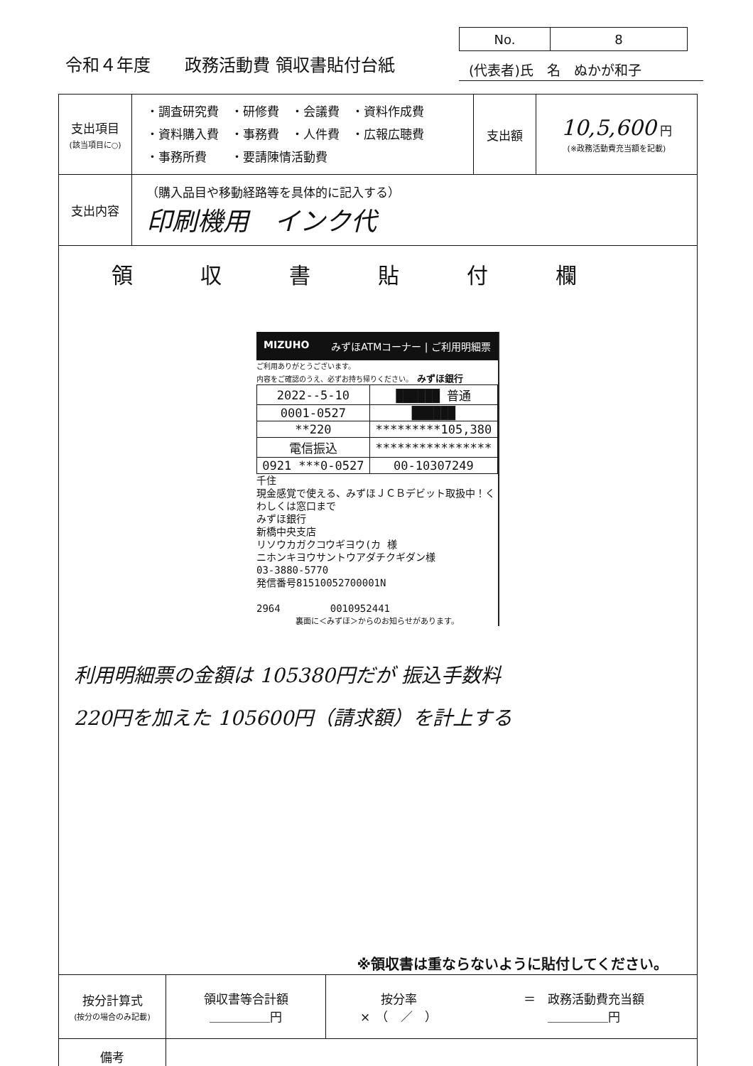令和４年度　　政務活動費 領収書貼付台紙
| No. | 8 |
(代表者)氏　名　ぬかが和子
| 支出項目 (該当項目に○) | ・調査研究費 ・研修費 ・会議費 ・資料作成費 ・資料購入費 ・事務費 ・人件費 ・広報広聴費 ・事務所費 ・要請陳情活動費 | 支出額 | 10,5,600 円 (※政務活動費充当額を記載) |
| 支出内容 | （購入品目や移動経路等を具体的に記入する） 印刷機用 インク代 | | |
| 領収書貼付欄 MIZUHO みずほATMコーナー / ご利用明細票 ご利用ありがとうございます。 内容をご確認のうえ、必ずお持ち帰りください。 みずほ銀行 / 2022--5-10 / ██████ 普通 / / 0001-0527 / ██████ / / **220 / *********105,380 / / 電信振込 / **************** / / 0921 ***0-0527 / 00-10307249 / 千住 現金感覚で使える、みずほＪＣＢデビット取扱中！くわしくは窓口まで みずほ銀行 新橋中央支店 リソウカガクコウギヨウ(カ 様 ニホンキヨウサントウアダチクギダン様 03-3880-5770 発信番号81510052700001N 2964 0010952441 裏面に＜みずほ＞からのお知らせがあります。 利用明細票の金額は 105380円だが 振込手数料 220円を加えた 105600円（請求額）を計上する ※領収書は重ならないように貼付してください。 | | | |
| 按分計算式 (按分の場合のみ記載) | 領収書等合計額 ＿＿＿＿＿円 | 按分率 × （ ／ ） | ＝ 政務活動費充当額 ＿＿＿＿＿円 |
| 備考 | | | |